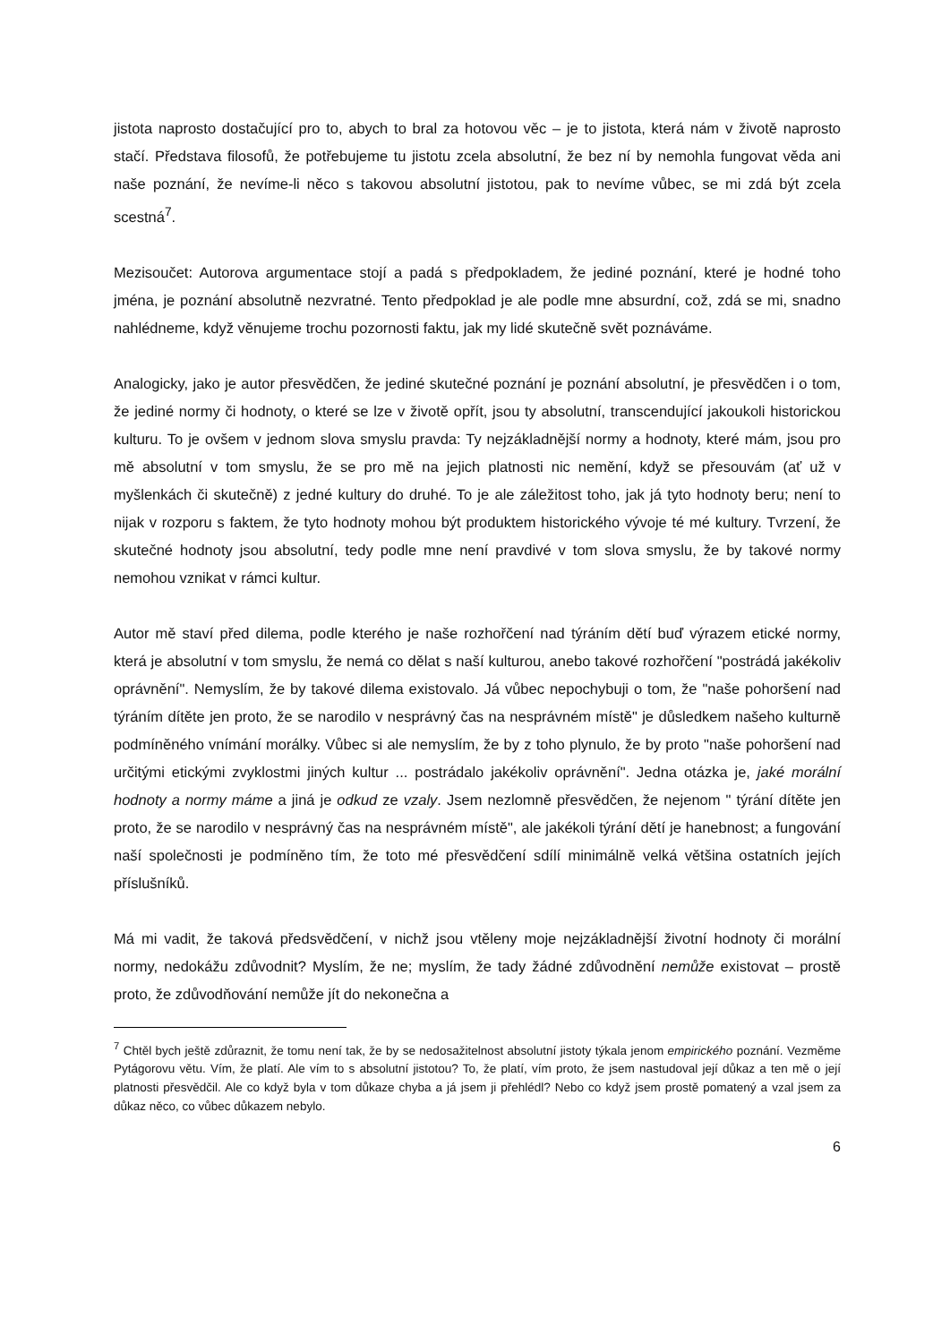jistota naprosto dostačující pro to, abych to bral za hotovou věc – je to jistota, která nám v životě naprosto stačí. Představa filosofů, že potřebujeme tu jistotu zcela absolutní, že bez ní by nemohla fungovat věda ani naše poznání, že nevíme-li něco s takovou absolutní jistotou, pak to nevíme vůbec, se mi zdá být zcela scestná<sup>7</sup>.
Mezisoučet: Autorova argumentace stojí a padá s předpokladem, že jediné poznání, které je hodné toho jména, je poznání absolutně nezvratné. Tento předpoklad je ale podle mne absurdní, což, zdá se mi, snadno nahlédneme, když věnujeme trochu pozornosti faktu, jak my lidé skutečně svět poznáváme.
Analogicky, jako je autor přesvědčen, že jediné skutečné poznání je poznání absolutní, je přesvědčen i o tom, že jediné normy či hodnoty, o které se lze v životě opřít, jsou ty absolutní, transcendující jakoukoli historickou kulturu. To je ovšem v jednom slova smyslu pravda: Ty nejzákladnější normy a hodnoty, které mám, jsou pro mě absolutní v tom smyslu, že se pro mě na jejich platnosti nic nemění, když se přesouvám (ať už v myšlenkách či skutečně) z jedné kultury do druhé. To je ale záležitost toho, jak já tyto hodnoty beru; není to nijak v rozporu s faktem, že tyto hodnoty mohou být produktem historického vývoje té mé kultury. Tvrzení, že skutečné hodnoty jsou absolutní, tedy podle mne není pravdivé v tom slova smyslu, že by takové normy nemohou vznikat v rámci kultur.
Autor mě staví před dilema, podle kterého je naše rozhořčení nad týráním dětí buď výrazem etické normy, která je absolutní v tom smyslu, že nemá co dělat s naší kulturou, anebo takové rozhořčení "postrádá jakékoliv oprávnění". Nemyslím, že by takové dilema existovalo. Já vůbec nepochybuji o tom, že "naše pohoršení nad týráním dítěte jen proto, že se narodilo v nesprávný čas na nesprávném místě" je důsledkem našeho kulturně podmíněného vnímání morálky. Vůbec si ale nemyslím, že by z toho plynulo, že by proto "naše pohoršení nad určitými etickými zvyklostmi jiných kultur ... postrádalo jakékoliv oprávnění". Jedna otázka je, jaké morální hodnoty a normy máme a jiná je odkud ze vzaly. Jsem nezlomně přesvědčen, že nejenom " týrání dítěte jen proto, že se narodilo v nesprávný čas na nesprávném místě", ale jakékoli týrání dětí je hanebnost; a fungování naší společnosti je podmíněno tím, že toto mé přesvědčení sdílí minimálně velká většina ostatních jejích příslušníků.
Má mi vadit, že taková předsvědčení, v nichž jsou vtěleny moje nejzákladnější životní hodnoty či morální normy, nedokážu zdůvodnit? Myslím, že ne; myslím, že tady žádné zdůvodnění nemůže existovat – prostě proto, že zdůvodňování nemůže jít do nekonečna a
<sup>7</sup> Chtěl bych ještě zdůraznit, že tomu není tak, že by se nedosažitelnost absolutní jistoty týkala jenom empirického poznání. Vezměme Pytágorovu větu. Vím, že platí. Ale vím to s absolutní jistotou? To, že platí, vím proto, že jsem nastudoval její důkaz a ten mě o její platnosti přesvědčil. Ale co když byla v tom důkaze chyba a já jsem ji přehlédl? Nebo co když jsem prostě pomatený a vzal jsem za důkaz něco, co vůbec důkazem nebylo.
6